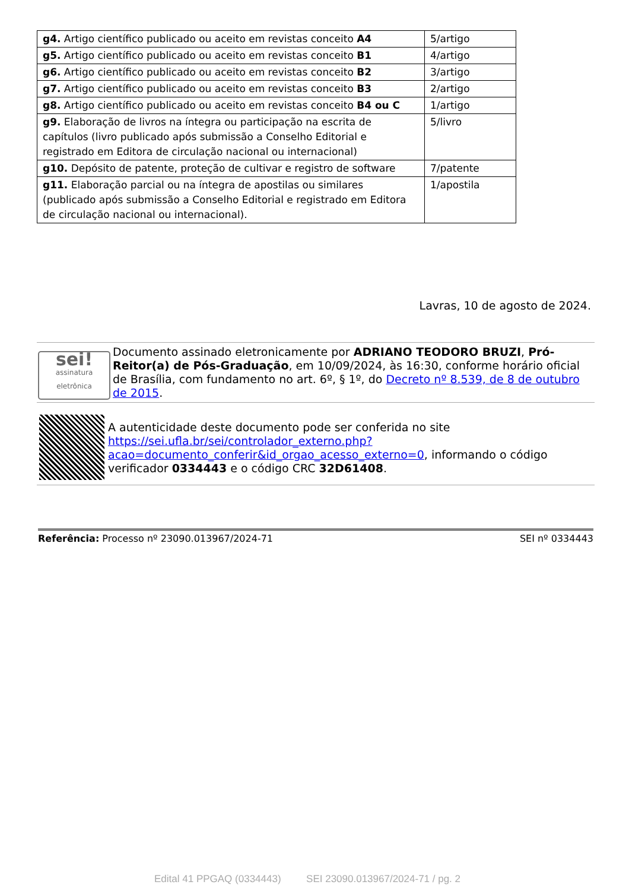| g4. Artigo científico publicado ou aceito em revistas conceito A4 | 5/artigo |
| g5. Artigo científico publicado ou aceito em revistas conceito B1 | 4/artigo |
| g6. Artigo científico publicado ou aceito em revistas conceito B2 | 3/artigo |
| g7. Artigo científico publicado ou aceito em revistas conceito B3 | 2/artigo |
| g8. Artigo científico publicado ou aceito em revistas conceito B4 ou C | 1/artigo |
| g9. Elaboração de livros na íntegra ou participação na escrita de capítulos (livro publicado após submissão a Conselho Editorial e registrado em Editora de circulação nacional ou internacional) | 5/livro |
| g10. Depósito de patente, proteção de cultivar e registro de software | 7/patente |
| g11. Elaboração parcial ou na íntegra de apostilas ou similares (publicado após submissão a Conselho Editorial e registrado em Editora de circulação nacional ou internacional). | 1/apostila |
Lavras, 10 de agosto de 2024.
sei!
assinatura eletrônica
Documento assinado eletronicamente por ADRIANO TEODORO BRUZI, Pró-Reitor(a) de Pós-Graduação, em 10/09/2024, às 16:30, conforme horário oficial de Brasília, com fundamento no art. 6º, § 1º, do Decreto nº 8.539, de 8 de outubro de 2015.
A autenticidade deste documento pode ser conferida no site https://sei.ufla.br/sei/controlador_externo.php?acao=documento_conferir&id_orgao_acesso_externo=0, informando o código verificador 0334443 e o código CRC 32D61408.
Referência: Processo nº 23090.013967/2024-71 SEI nº 0334443
Edital 41 PPGAQ (0334443) SEI 23090.013967/2024-71 / pg. 2